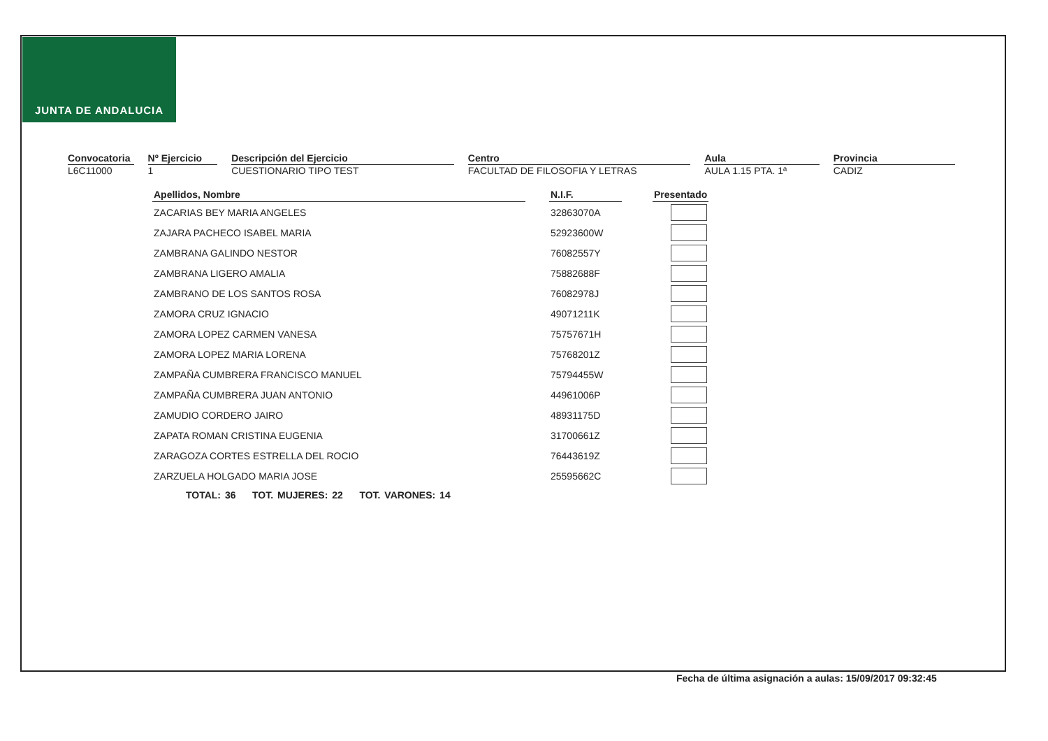JUNTA DE ANDALUCIA
Convocatoria
L6C11000
Nº Ejercicio
1
Descripción del Ejercicio
CUESTIONARIO TIPO TEST
Centro
FACULTAD DE FILOSOFIA Y LETRAS
Aula
AULA 1.15 PTA. 1ª
Provincia
CADIZ
| Apellidos, Nombre | | N.I.F. | | Presentado |
| --- | --- | --- | --- | --- |
| ZACARIAS BEY MARIA ANGELES | | 32863070A | | |
| ZAJARA PACHECO ISABEL MARIA | | 52923600W | | |
| ZAMBRANA GALINDO NESTOR | | 76082557Y | | |
| ZAMBRANA LIGERO AMALIA | | 75882688F | | |
| ZAMBRANO DE LOS SANTOS ROSA | | 76082978J | | |
| ZAMORA CRUZ IGNACIO | | 49071211K | | |
| ZAMORA LOPEZ CARMEN VANESA | | 75757671H | | |
| ZAMORA LOPEZ MARIA LORENA | | 75768201Z | | |
| ZAMPAÑA CUMBRERA FRANCISCO MANUEL | | 75794455W | | |
| ZAMPAÑA CUMBRERA JUAN ANTONIO | | 44961006P | | |
| ZAMUDIO CORDERO JAIRO | | 48931175D | | |
| ZAPATA ROMAN CRISTINA EUGENIA | | 31700661Z | | |
| ZARAGOZA CORTES ESTRELLA DEL ROCIO | | 76443619Z | | |
| ZARZUELA HOLGADO MARIA JOSE | | 25595662C | | |
TOTAL: 36 TOT. MUJERES: 22 TOT. VARONES: 14
Fecha de última asignación a aulas: 15/09/2017 09:32:45